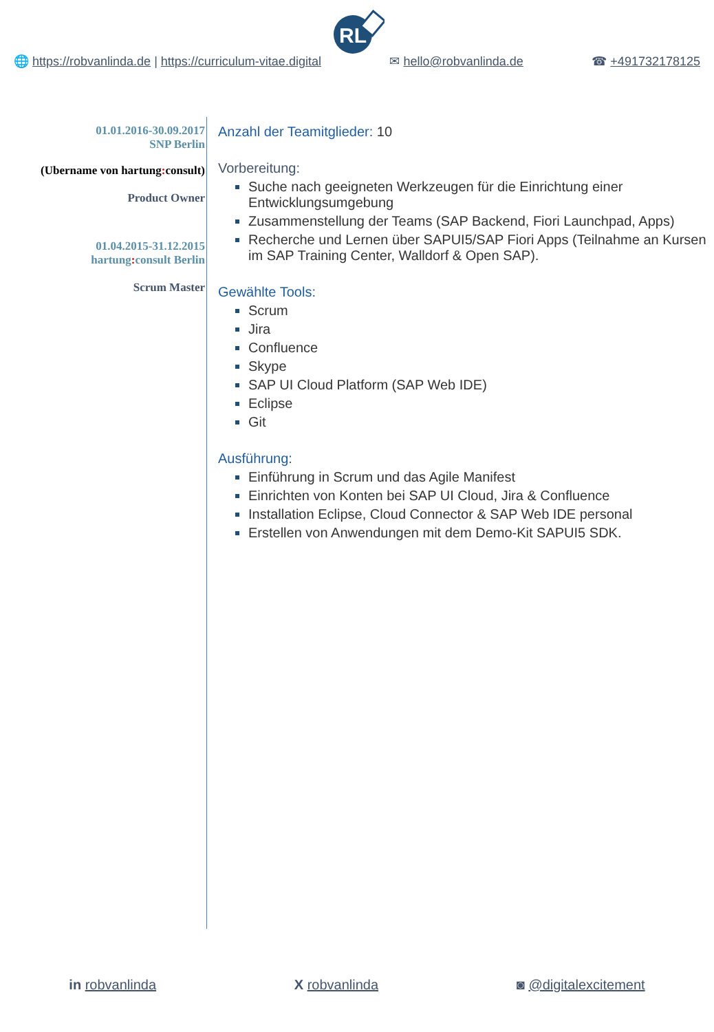RL
🌐 https://robvanlinda.de | https://curriculum-vitae.digital
✉ hello@robvanlinda.de ☎ +491732178125
01.01.2016-30.09.2017
SNP Berlin
(Ubername von hartung: consult)
Product Owner
01.04.2015-31.12.2015
hartung: consult Berlin
Scrum Master
Anzahl der Teamitglieder: 10
Vorbereitung:
Suche nach geeigneten Werkzeugen für die Einrichtung einer Entwicklungsumgebung
Zusammenstellung der Teams (SAP Backend, Fiori Launchpad, Apps)
Recherche und Lernen über SAPUI5/SAP Fiori Apps (Teilnahme an Kursen im SAP Training Center, Walldorf & Open SAP).
Gewählte Tools:
Scrum
Jira
Confluence
Skype
SAP UI Cloud Platform (SAP Web IDE)
Eclipse
Git
Ausführung:
Einführung in Scrum und das Agile Manifest
Einrichten von Konten bei SAP UI Cloud, Jira & Confluence
Installation Eclipse, Cloud Connector & SAP Web IDE personal
Erstellen von Anwendungen mit dem Demo-Kit SAPUI5 SDK.
in robvanlinda X robvanlinda ◙ @digitalexcitement